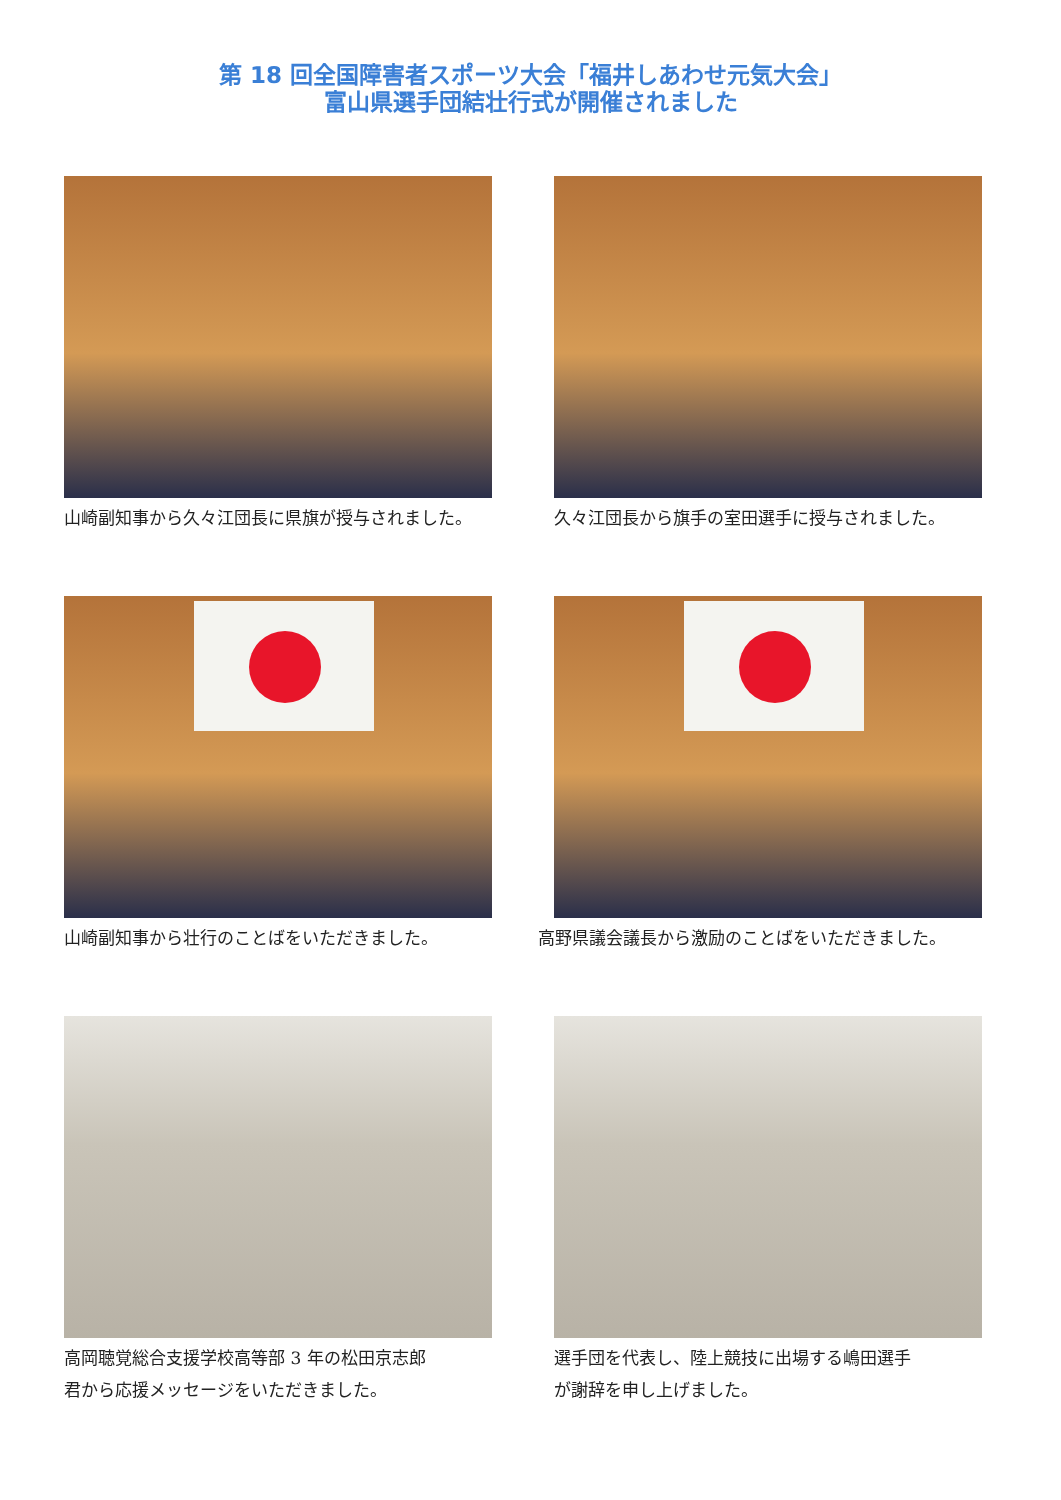第 18 回全国障害者スポーツ大会「福井しあわせ元気大会」
富山県選手団結壮行式が開催されました
山崎副知事から久々江団長に県旗が授与されました。
久々江団長から旗手の室田選手に授与されました。
山崎副知事から壮行のことばをいただきました。
高野県議会議長から激励のことばをいただきました。
高岡聴覚総合支援学校高等部 3 年の松田京志郎
君から応援メッセージをいただきました。
選手団を代表し、陸上競技に出場する嶋田選手
が謝辞を申し上げました。